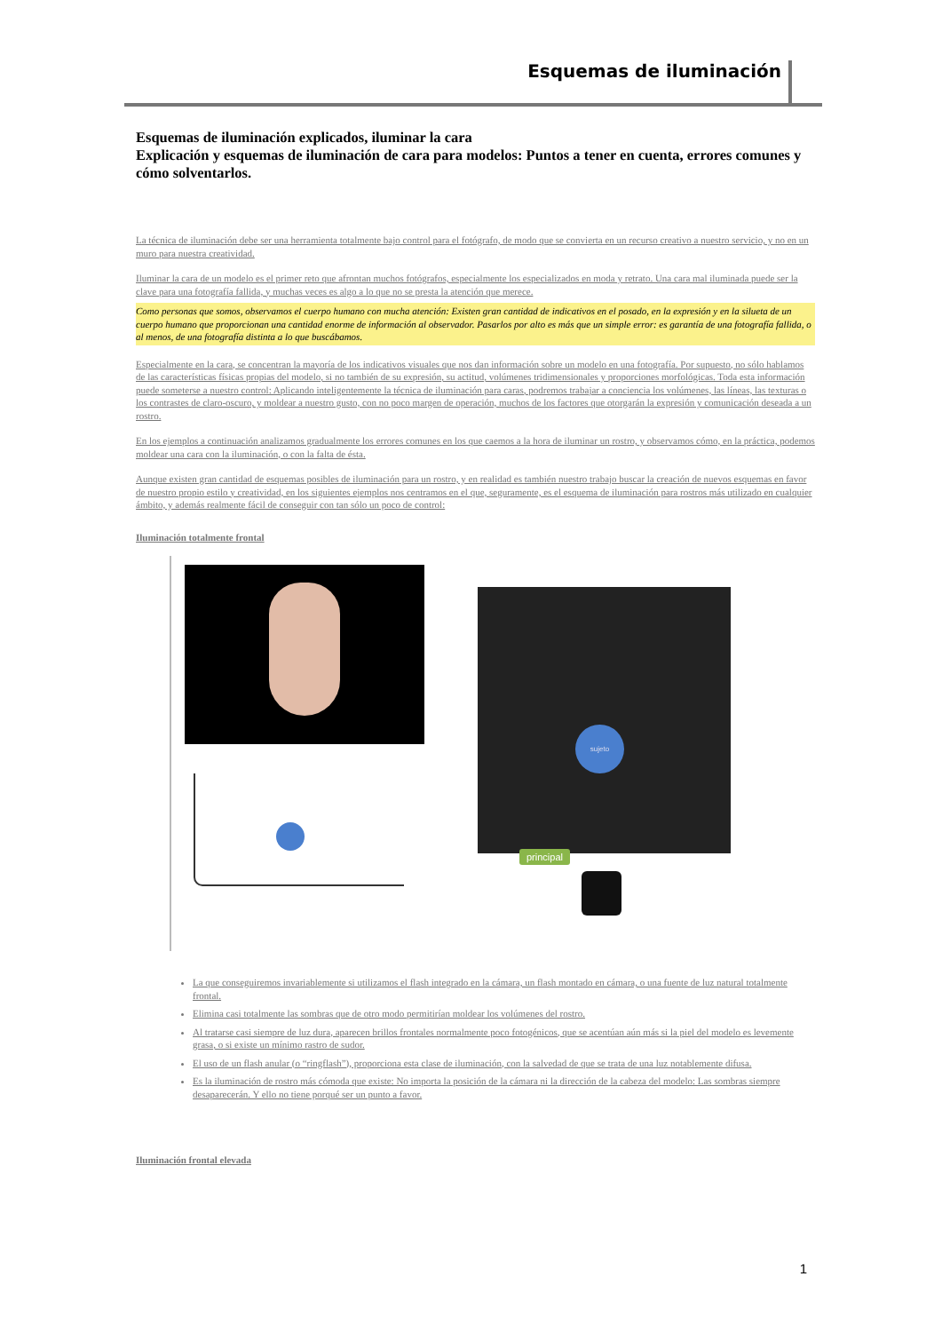Esquemas de iluminación
Esquemas de iluminación explicados, iluminar la cara
Explicación y esquemas de iluminación de cara para modelos: Puntos a tener en cuenta, errores comunes y cómo solventarlos.
La técnica de iluminación debe ser una herramienta totalmente bajo control para el fotógrafo, de modo que se convierta en un recurso creativo a nuestro servicio, y no en un muro para nuestra creatividad.
Iluminar la cara de un modelo es el primer reto que afrontan muchos fotógrafos, especialmente los especializados en moda y retrato. Una cara mal iluminada puede ser la clave para una fotografía fallida, y muchas veces es algo a lo que no se presta la atención que merece.
Como personas que somos, observamos el cuerpo humano con mucha atención: Existen gran cantidad de indicativos en el posado, en la expresión y en la silueta de un cuerpo humano que proporcionan una cantidad enorme de información al observador. Pasarlos por alto es más que un simple error: es garantía de una fotografía fallida, o al menos, de una fotografía distinta a lo que buscábamos.
Especialmente en la cara, se concentran la mayoría de los indicativos visuales que nos dan información sobre un modelo en una fotografía. Por supuesto, no sólo hablamos de las características físicas propias del modelo, si no también de su expresión, su actitud, volúmenes tridimensionales y proporciones morfológicas. Toda esta información puede someterse a nuestro control: Aplicando inteligentemente la técnica de iluminación para caras, podremos trabajar a conciencia los volúmenes, las líneas, las texturas o los contrastes de claro-oscuro, y moldear a nuestro gusto, con no poco margen de operación, muchos de los factores que otorgarán la expresión y comunicación deseada a un rostro.
En los ejemplos a continuación analizamos gradualmente los errores comunes en los que caemos a la hora de iluminar un rostro, y observamos cómo, en la práctica, podemos moldear una cara con la iluminación, o con la falta de ésta.
Aunque existen gran cantidad de esquemas posibles de iluminación para un rostro, y en realidad es también nuestro trabajo buscar la creación de nuevos esquemas en favor de nuestro propio estilo y creatividad, en los siguientes ejemplos nos centramos en el que, seguramente, es el esquema de iluminación para rostros más utilizado en cualquier ámbito, y además realmente fácil de conseguir con tan sólo un poco de control:
Iluminación totalmente frontal
sujeto
principal
La que conseguiremos invariablemente si utilizamos el flash integrado en la cámara, un flash montado en cámara, o una fuente de luz natural totalmente frontal.
Elimina casi totalmente las sombras que de otro modo permitirían moldear los volúmenes del rostro.
Al tratarse casi siempre de luz dura, aparecen brillos frontales normalmente poco fotogénicos, que se acentúan aún más si la piel del modelo es levemente grasa, o si existe un mínimo rastro de sudor.
El uso de un flash anular (o “ringflash”), proporciona esta clase de iluminación, con la salvedad de que se trata de una luz notablemente difusa.
Es la iluminación de rostro más cómoda que existe: No importa la posición de la cámara ni la dirección de la cabeza del modelo: Las sombras siempre desaparecerán. Y ello no tiene porqué ser un punto a favor.
Iluminación frontal elevada
1